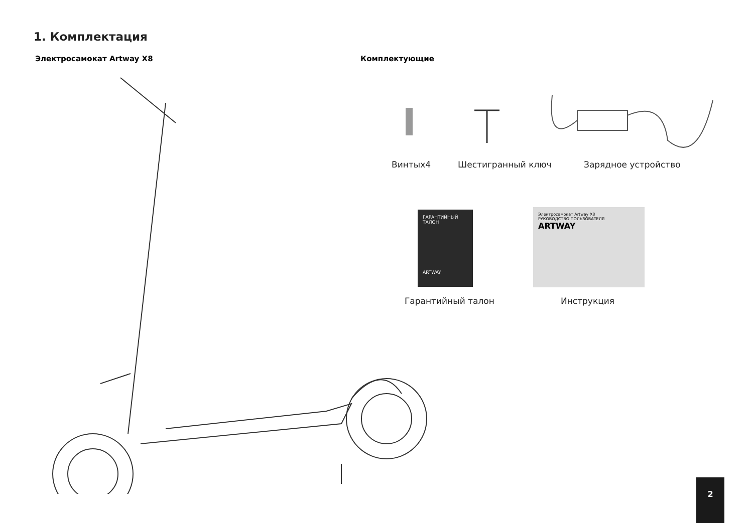1. Комплектация
Электросамокат Artway X8 Комплектующие
Винтых4 Шестигранный ключ Зарядное устройство
ГАРАНТИЙНЫЙ ТАЛОН
ARTWAY
Электросамокат Artway X8
РУКОВОДСТВО ПОЛЬЗОВАТЕЛЯ ARTWAY
Гарантийный талон Инструкция
2